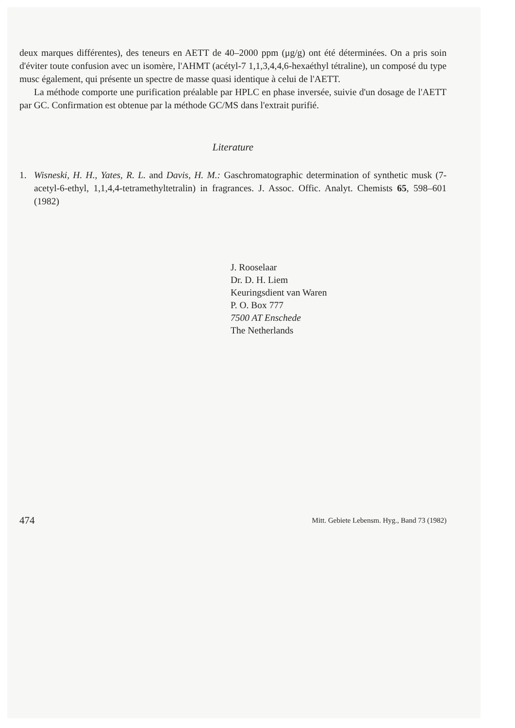deux marques différentes), des teneurs en AETT de 40–2000 ppm (μg/g) ont été déterminées. On a pris soin d'éviter toute confusion avec un isomère, l'AHMT (acétyl-7 1,1,3,4,4,6-hexaéthyl tétraline), un composé du type musc également, qui présente un spectre de masse quasi identique à celui de l'AETT.
La méthode comporte une purification préalable par HPLC en phase inversée, suivie d'un dosage de l'AETT par GC. Confirmation est obtenue par la méthode GC/MS dans l'extrait purifié.
Literature
1. Wisneski, H. H., Yates, R. L. and Davis, H. M.: Gaschromatographic determination of synthetic musk (7-acetyl-6-ethyl, 1,1,4,4-tetramethyltetralin) in fragrances. J. Assoc. Offic. Analyt. Chemists 65, 598–601 (1982)
J. Rooselaar
Dr. D. H. Liem
Keuringsdient van Waren
P. O. Box 777
7500 AT Enschede
The Netherlands
474 Mitt. Gebiete Lebensm. Hyg., Band 73 (1982)